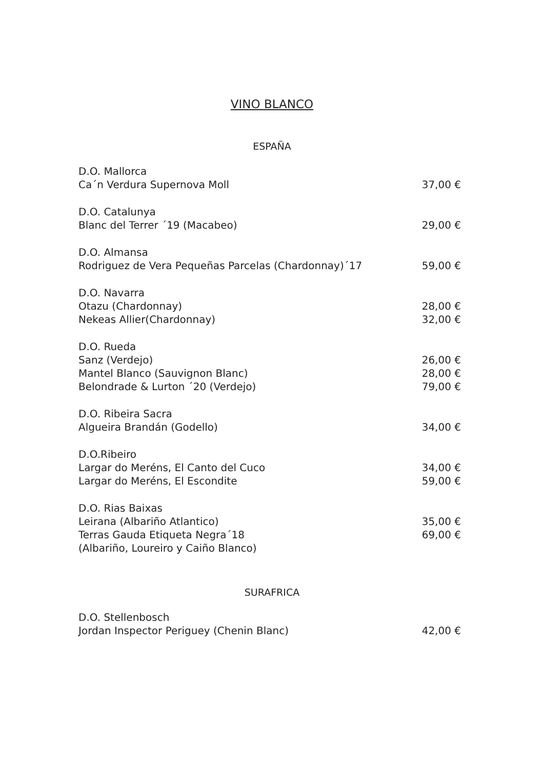VINO BLANCO
ESPAÑA
D.O. Mallorca
Ca´n Verdura Supernova Moll 37,00 €
D.O. Catalunya
Blanc del Terrer ´19 (Macabeo) 29,00 €
D.O. Almansa
Rodriguez de Vera Pequeñas Parcelas (Chardonnay)´17 59,00 €
D.O. Navarra
Otazu (Chardonnay) 28,00 €
Nekeas Allier(Chardonnay) 32,00 €
D.O. Rueda
Sanz (Verdejo) 26,00 €
Mantel Blanco (Sauvignon Blanc) 28,00 €
Belondrade & Lurton ´20 (Verdejo) 79,00 €
D.O. Ribeira Sacra
Algueira Brandán (Godello) 34,00 €
D.O.Ribeiro
Largar do Meréns, El Canto del Cuco 34,00 €
Largar do Meréns, El Escondite 59,00 €
D.O. Rias Baixas
Leirana (Albariño Atlantico) 35,00 €
Terras Gauda Etiqueta Negra´18 69,00 €
(Albariño, Loureiro y Caiño Blanco)
SURAFRICA
D.O. Stellenbosch
Jordan Inspector Periguey (Chenin Blanc) 42,00 €